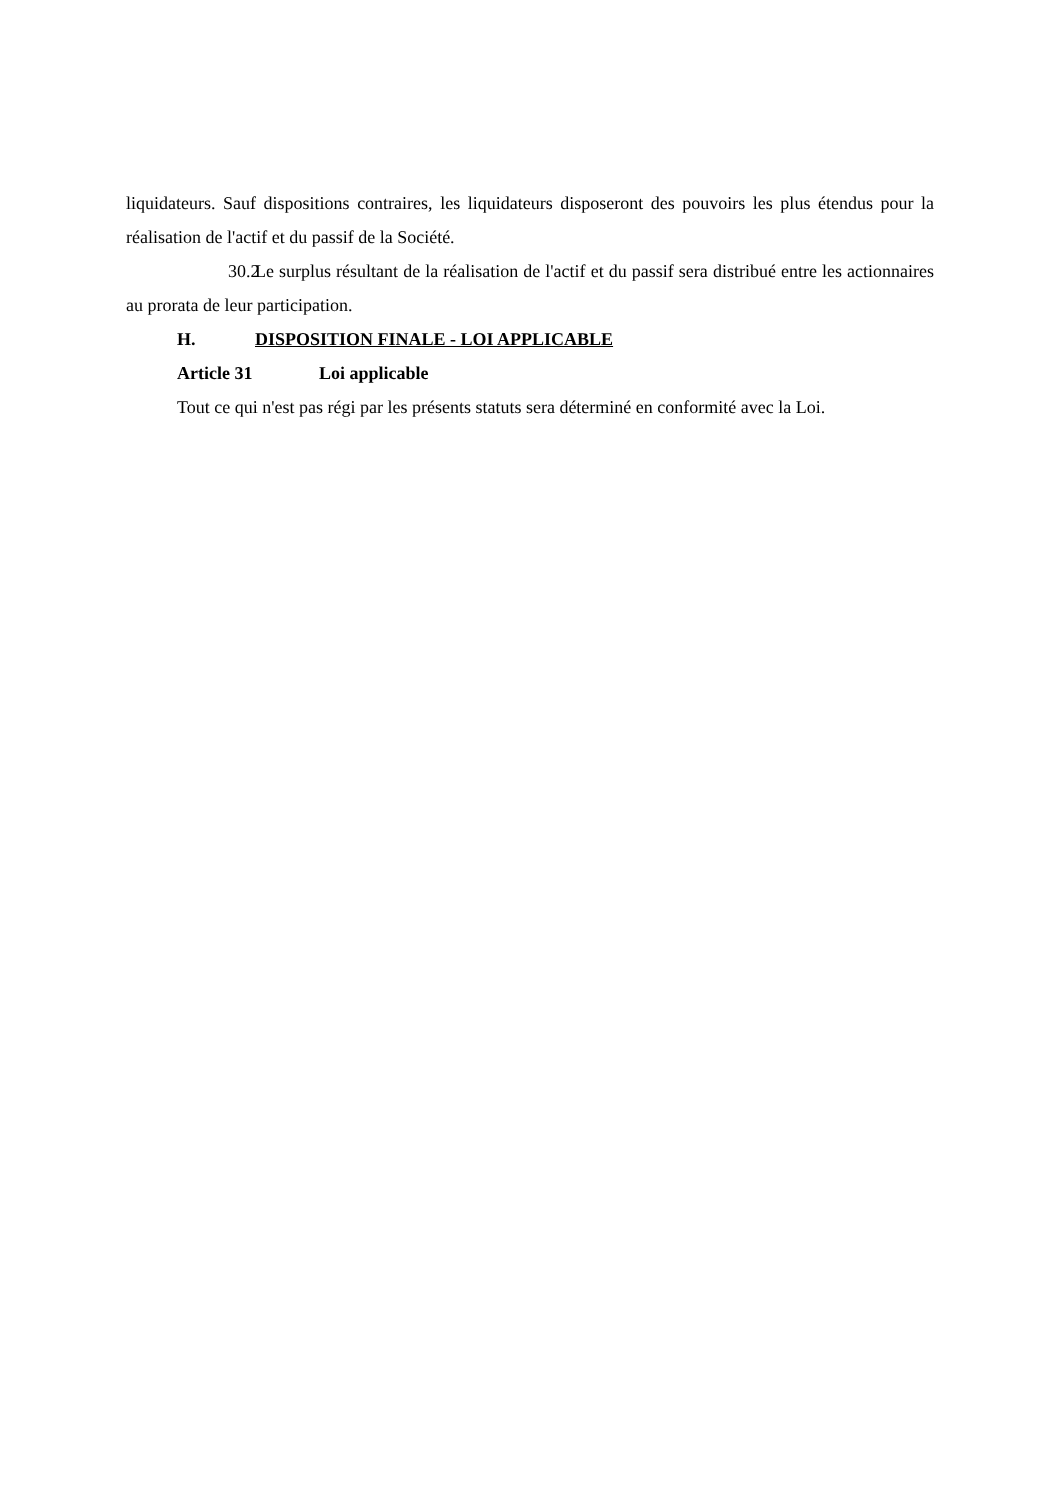liquidateurs. Sauf dispositions contraires, les liquidateurs disposeront des pouvoirs les plus étendus pour la réalisation de l'actif et du passif de la Société.
30.2 Le surplus résultant de la réalisation de l'actif et du passif sera distribué entre les actionnaires au prorata de leur participation.
H. DISPOSITION FINALE - LOI APPLICABLE
Article 31 Loi applicable
Tout ce qui n'est pas régi par les présents statuts sera déterminé en conformité avec la Loi.